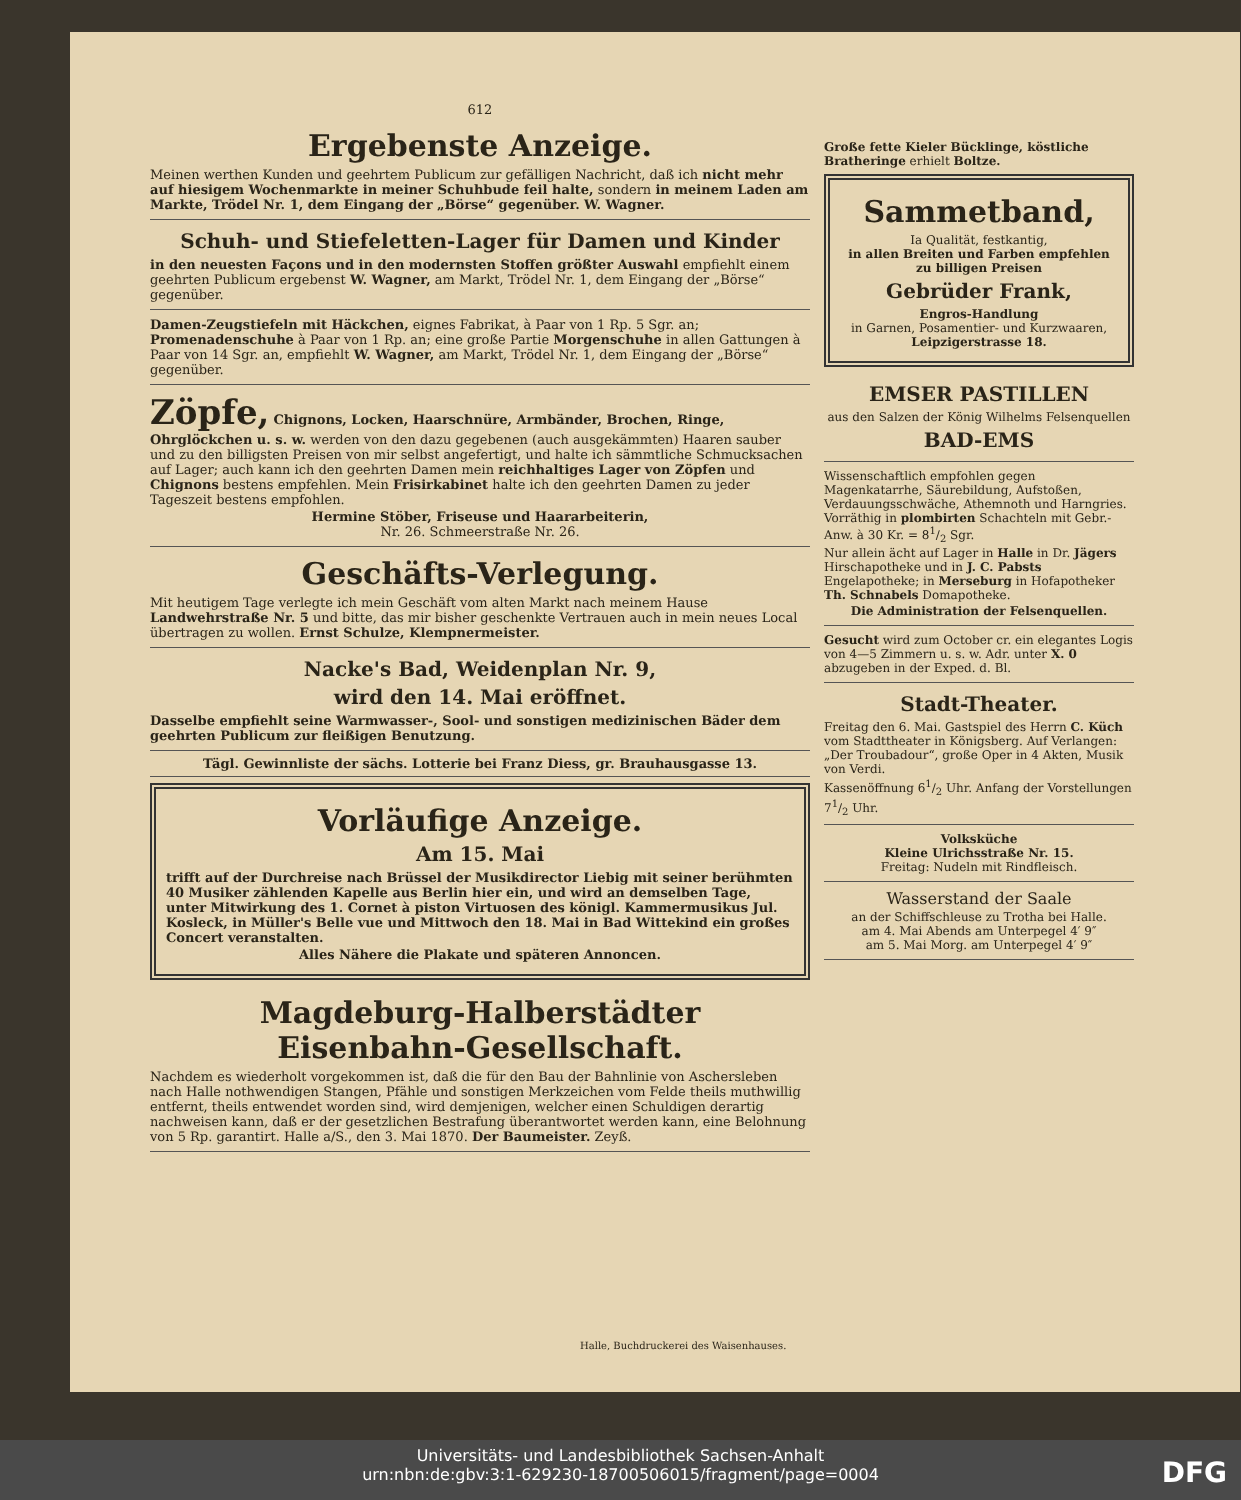612
Ergebenste Anzeige.
Meinen werthen Kunden und geehrtem Publicum zur gefälligen Nachricht, daß ich nicht mehr auf hiesigem Wochenmarkte in meiner Schuhbude feil halte, sondern in meinem Laden am Markte, Trödel Nr. 1, dem Eingang der „Börse“ gegenüber. W. Wagner.
Schuh- und Stiefeletten-Lager für Damen und Kinder
in den neuesten Façons und in den modernsten Stoffen größter Auswahl empfiehlt einem geehrten Publicum ergebenst W. Wagner, am Markt, Trödel Nr. 1, dem Eingang der „Börse“ gegenüber.
Damen-Zeugstiefeln mit Häckchen, eignes Fabrikat, à Paar von 1 Rp. 5 Sgr. an; Promenadenschuhe à Paar von 1 Rp. an; eine große Partie Morgenschuhe in allen Gattungen à Paar von 14 Sgr. an, empfiehlt W. Wagner, am Markt, Trödel Nr. 1, dem Eingang der „Börse“ gegenüber.
Zöpfe, Chignons, Locken, Haarschnüre, Armbänder, Brochen, Ringe, Ohrglöckchen u. s. w. werden von den dazu gegebenen (auch ausgekämmten) Haaren sauber und zu den billigsten Preisen von mir selbst angefertigt, und halte ich sämmtliche Schmucksachen auf Lager; auch kann ich den geehrten Damen mein reichhaltiges Lager von Zöpfen und Chignons bestens empfehlen. Mein Frisirkabinet halte ich den geehrten Damen zu jeder Tageszeit bestens empfohlen.
Hermine Stöber, Friseuse und Haararbeiterin,
Nr. 26. Schmeerstraße Nr. 26.
Geschäfts-Verlegung.
Mit heutigem Tage verlegte ich mein Geschäft vom alten Markt nach meinem Hause Landwehrstraße Nr. 5 und bitte, das mir bisher geschenkte Vertrauen auch in mein neues Local übertragen zu wollen. Ernst Schulze, Klempnermeister.
Nacke's Bad, Weidenplan Nr. 9,
wird den 14. Mai eröffnet.
Dasselbe empfiehlt seine Warmwasser-, Sool- und sonstigen medizinischen Bäder dem geehrten Publicum zur fleißigen Benutzung.
Tägl. Gewinnliste der sächs. Lotterie bei Franz Diess, gr. Brauhausgasse 13.
Vorläufige Anzeige.
Am 15. Mai
trifft auf der Durchreise nach Brüssel der Musikdirector Liebig mit seiner berühmten 40 Musiker zählenden Kapelle aus Berlin hier ein, und wird an demselben Tage, unter Mitwirkung des 1. Cornet à piston Virtuosen des königl. Kammermusikus Jul. Kosleck, in Müller's Belle vue und Mittwoch den 18. Mai in Bad Wittekind ein großes Concert veranstalten.
Alles Nähere die Plakate und späteren Annoncen.
Magdeburg-Halberstädter
Eisenbahn-Gesellschaft.
Nachdem es wiederholt vorgekommen ist, daß die für den Bau der Bahnlinie von Aschersleben nach Halle nothwendigen Stangen, Pfähle und sonstigen Merkzeichen vom Felde theils muthwillig entfernt, theils entwendet worden sind, wird demjenigen, welcher einen Schuldigen derartig nachweisen kann, daß er der gesetzlichen Bestrafung überantwortet werden kann, eine Belohnung von 5 Rp. garantirt. Halle a/S., den 3. Mai 1870. Der Baumeister. Zeyß.
Große fette Kieler Bücklinge, köstliche Bratheringe erhielt Boltze.
Sammetband,
Ia Qualität, festkantig,
in allen Breiten und Farben empfehlen zu billigen Preisen
Gebrüder Frank,
Engros-Handlung
in Garnen, Posamentier- und Kurzwaaren,
Leipzigerstrasse 18.
EMSER PASTILLEN
aus den Salzen der König Wilhelms Felsenquellen
BAD-EMS
Wissenschaftlich empfohlen gegen Magenkatarrhe, Säurebildung, Aufstoßen, Verdauungsschwäche, Athemnoth und Harngries. Vorräthig in plombirten Schachteln mit Gebr.-Anw. à 30 Kr. = 81/2 Sgr.
Nur allein ächt auf Lager in Halle in Dr. Jägers Hirschapotheke und in J. C. Pabsts Engelapotheke; in Merseburg in Hofapotheker Th. Schnabels Domapotheke.
Die Administration der Felsenquellen.
Gesucht wird zum October cr. ein elegantes Logis von 4—5 Zimmern u. s. w. Adr. unter X. 0 abzugeben in der Exped. d. Bl.
Stadt-Theater.
Freitag den 6. Mai. Gastspiel des Herrn C. Küch vom Stadttheater in Königsberg. Auf Verlangen: „Der Troubadour“, große Oper in 4 Akten, Musik von Verdi.
Kassenöffnung 61/2 Uhr. Anfang der Vorstellungen 71/2 Uhr.
Volksküche
Kleine Ulrichsstraße Nr. 15.
Freitag: Nudeln mit Rindfleisch.
Wasserstand der Saale
an der Schiffschleuse zu Trotha bei Halle.
am 4. Mai Abends am Unterpegel 4′ 9″
am 5. Mai Morg. am Unterpegel 4′ 9″
Halle, Buchdruckerei des Waisenhauses.
Universitäts- und Landesbibliothek Sachsen-Anhalt
urn:nbn:de:gbv:3:1-629230-18700506015/fragment/page=0004
DFG